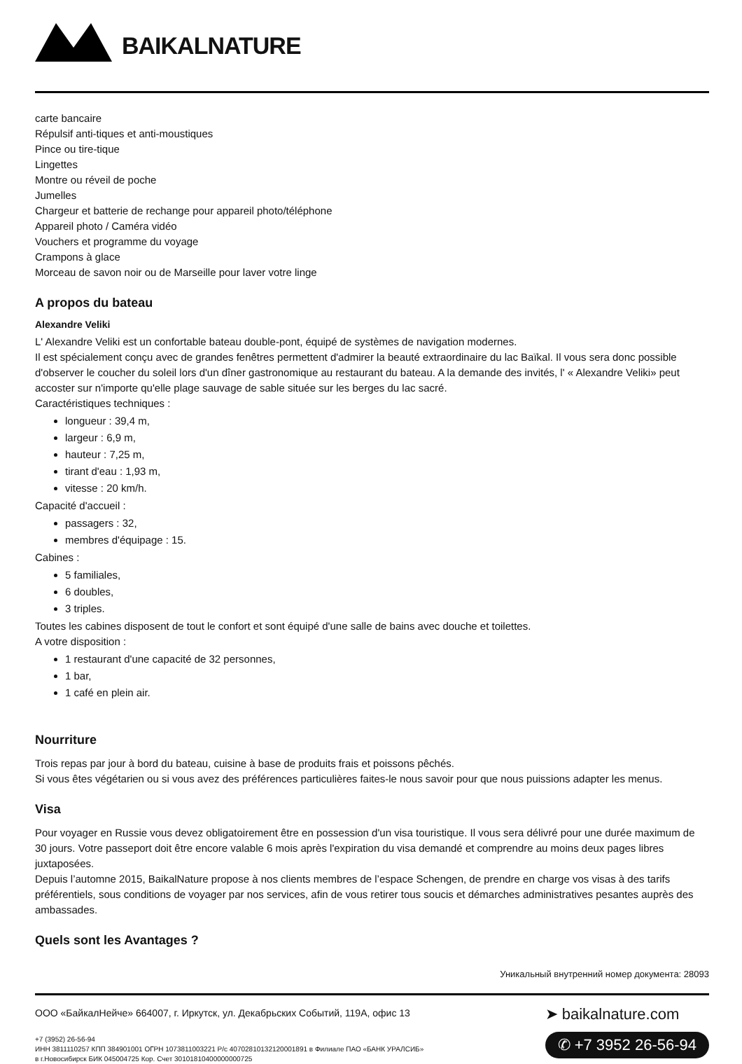BAIKALNATURE
carte bancaire
Répulsif anti-tiques et anti-moustiques
Pince ou tire-tique
Lingettes
Montre ou réveil de poche
Jumelles
Chargeur et batterie de rechange pour appareil photo/téléphone
Appareil photo / Caméra vidéo
Vouchers et programme du voyage
Crampons à glace
Morceau de savon noir ou de Marseille pour laver votre linge
A propos du bateau
Alexandre Veliki
L' Alexandre Veliki est un confortable bateau double-pont, équipé de systèmes de navigation modernes.
Il est spécialement conçu avec de grandes fenêtres permettent d'admirer la beauté extraordinaire du lac Baïkal. Il vous sera donc possible d'observer le coucher du soleil lors d'un dîner gastronomique au restaurant du bateau. A la demande des invités, l' « Alexandre Veliki» peut accoster sur n'importe qu'elle plage sauvage de sable située sur les berges du lac sacré.
Caractéristiques techniques :
longueur : 39,4 m,
largeur : 6,9 m,
hauteur : 7,25 m,
tirant d'eau : 1,93 m,
vitesse : 20 km/h.
Capacité d'accueil :
passagers : 32,
membres d'équipage : 15.
Cabines :
5 familiales,
6 doubles,
3 triples.
Toutes les cabines disposent de tout le confort et sont équipé d'une salle de bains avec douche et toilettes.
A votre disposition :
1 restaurant d'une capacité de 32 personnes,
1 bar,
1 café en plein air.
Nourriture
Trois repas par jour à bord du bateau, cuisine à base de produits frais et poissons pêchés.
Si vous êtes végétarien ou si vous avez des préférences particulières faites-le nous savoir pour que nous puissions adapter les menus.
Visa
Pour voyager en Russie vous devez obligatoirement être en possession d'un visa touristique. Il vous sera délivré pour une durée maximum de 30 jours. Votre passeport doit être encore valable 6 mois après l'expiration du visa demandé et comprendre au moins deux pages libres juxtaposées.
Depuis l’automne 2015, BaikalNature propose à nos clients membres de l’espace Schengen, de prendre en charge vos visas à des tarifs préférentiels, sous conditions de voyager par nos services, afin de vous retirer tous soucis et démarches administratives pesantes auprès des ambassades.
Quels sont les Avantages ?
Уникальный внутренний номер документа: 28093
ООО «БайкалНейче» 664007, г. Иркутск, ул. Декабрьских Событий, 119А, офис 13
+7 (3952) 26-56-94
ИНН 3811110257 КПП 384901001 ОГРН 1073811003221 Р/с 40702810132120001891 в Филиале ПАО «БАНК УРАЛСИБ»
в г.Новосибирск БИК 045004725 Кор. Счет 30101810400000000725
➤ baikalnature.com
✆ +7 3952 26-56-94